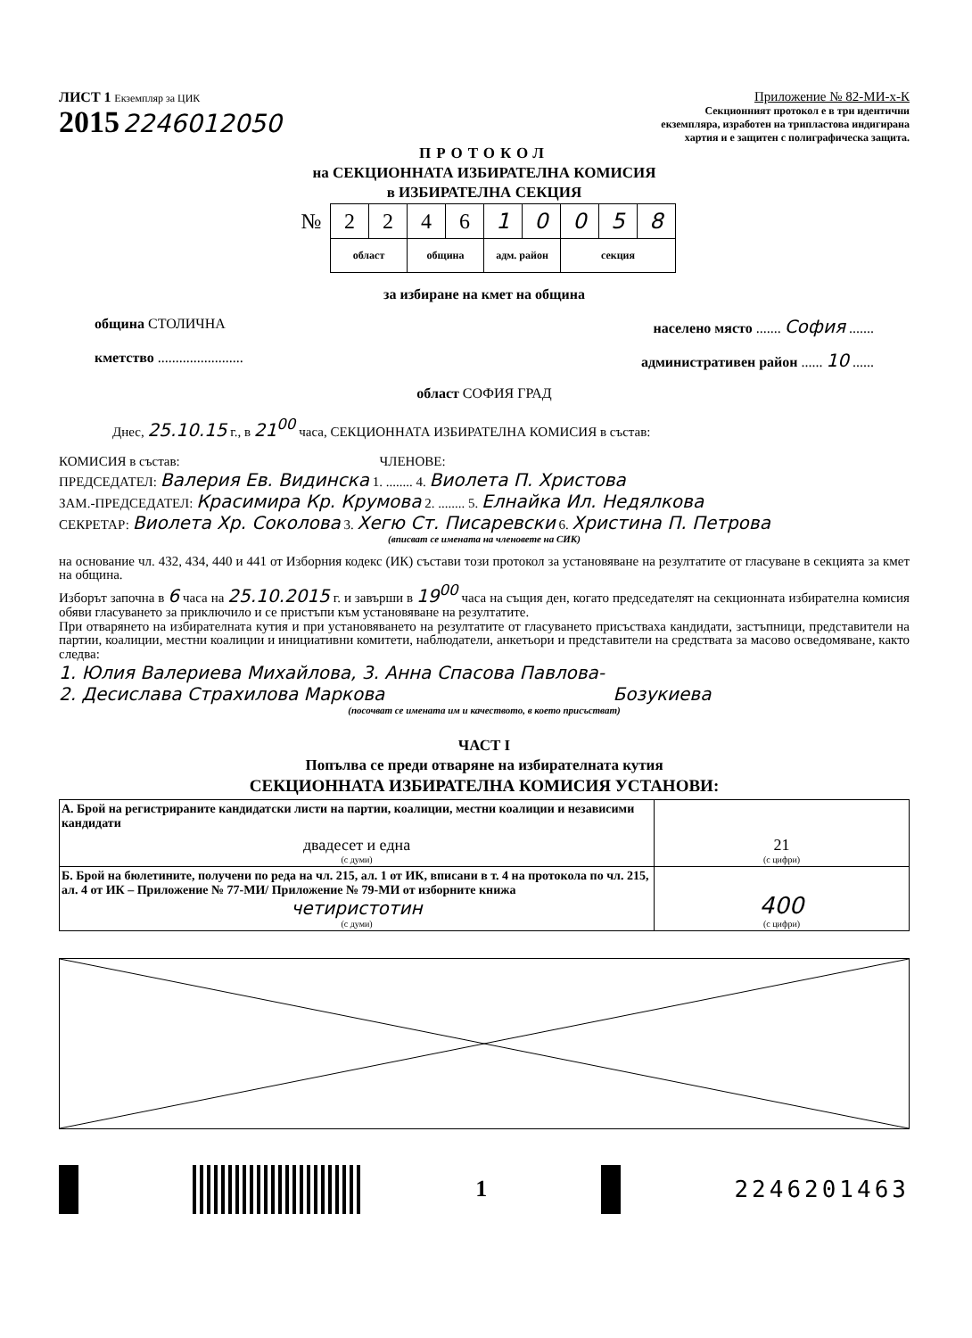ЛИСТ 1 Екземпляр за ЦИК
2015 2246012050
Приложение № 82-МИ-х-К
Секционният протокол е в три идентични
екземпляра, изработен на трипластова индигирана
хартия и е защитен с полиграфическа защита.
ПРОТОКОЛ
на СЕКЦИОННАТА ИЗБИРАТЕЛНА КОМИСИЯ
в ИЗБИРАТЕЛНА СЕКЦИЯ
| № | 2 | 2 | 4 | 6 | 1 | 0 | 0 | 5 | 8 |
| | област | | община | | адм. район | | секция | | |
за избиране на кмет на община
община СТОЛИЧНА населено място ....... София .......
кметство ........................ административен район ...... 10 ......
област СОФИЯ ГРАД
Днес, 25.10.15 г., в 21<sup>00</sup> часа, СЕКЦИОННАТА ИЗБИРАТЕЛНА КОМИСИЯ в състав:
КОМИСИЯ в състав: ЧЛЕНОВЕ:
ПРЕДСЕДАТЕЛ: Валерия Ев. Видинска 1. ........ 4. Виолета П. Христова
ЗАМ.-ПРЕДСЕДАТЕЛ: Красимира Кр. Крумова 2. ........ 5. Елнайка Ил. Недялкова
СЕКРЕТАР: Виолета Хр. Соколова 3. Хегю Ст. Писаревски 6. Христина П. Петрова
(вписват се имената на членовете на СИК)
на основание чл. 432, 434, 440 и 441 от Изборния кодекс (ИК) състави този протокол за установяване на резултатите от гласуване в секцията за кмет на община.
Изборът започна в 6 часа на 25.10.2015 г. и завърши в 19<sup>00</sup> часа на същия ден, когато председателят на секционната избирателна комисия обяви гласуването за приключило и се пристъпи към установяване на резултатите.
При отварянето на избирателната кутия и при установяването на резултатите от гласуването присъстваха кандидати, застъпници, представители на партии, коалиции, местни коалиции и инициативни комитети, наблюдатели, анкетьори и представители на средствата за масово осведомяване, както следва:
1. Юлия Валериева Михайлова, 3. Анна Спасова Павлова-
2. Десислава Страхилова Маркова Бозукиева
(посочват се имената им и качеството, в което присъстват)
ЧАСТ I
Попълва се преди отваряне на избирателната кутия
СЕКЦИОННАТА ИЗБИРАТЕЛНА КОМИСИЯ УСТАНОВИ:
| А. Брой на регистрираните кандидатски листи на партии, коалиции, местни коалиции и независими кандидати двадесет и една (с думи) | 21 (с цифри) |
| Б. Брой на бюлетините, получени по реда на чл. 215, ал. 1 от ИК, вписани в т. 4 на протокола по чл. 215, ал. 4 от ИК – Приложение № 77-МИ/ Приложение № 79-МИ от изборните книжа четиристотин (с думи) | 400 (с цифри) |
1 2246201463